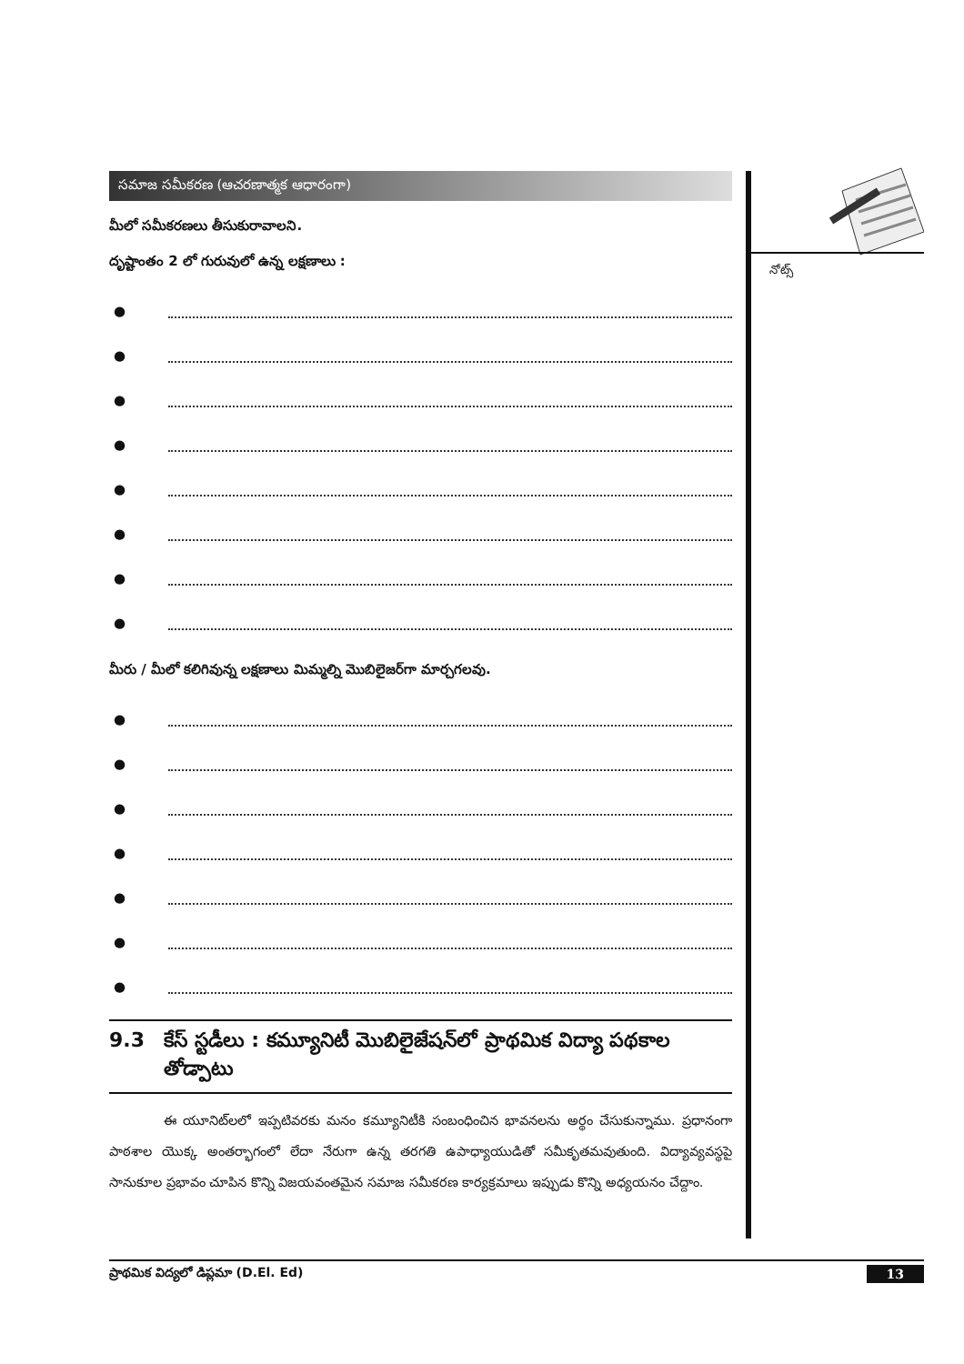సమాజ సమీకరణ (ఆచరణాత్మక ఆధారంగా)
మీలో సమీకరణలు తీసుకురావాలని.
దృష్టాంతం 2 లో గురువులో ఉన్న లక్షణాలు :
●
●
●
●
●
●
●
●
మీరు / మీలో కలిగివున్న లక్షణాలు మిమ్మల్ని మొబిలైజర్‌గా మార్చగలవు.
●
●
●
●
●
●
●
9.3 కేస్ స్టడీలు : కమ్యూనిటీ మొబిలైజేషన్‌లో ప్రాథమిక విద్యా పథకాల తోడ్పాటు
ఈ యూనిట్‌లలో ఇప్పటివరకు మనం కమ్యూనిటీకి సంబంధించిన భావనలను అర్థం చేసుకున్నాము. ప్రధానంగా పాఠశాల యొక్క అంతర్భాగంలో లేదా నేరుగా ఉన్న తరగతి ఉపాధ్యాయుడితో సమీకృతమవుతుంది. విద్యావ్యవస్థపై సానుకూల ప్రభావం చూపిన కొన్ని విజయవంతమైన సమాజ సమీకరణ కార్యక్రమాలు ఇప్పుడు కొన్ని అధ్యయనం చేద్దాం.
నోట్స్
ప్రాథమిక విద్యలో డిప్లమా (D.El. Ed) 13